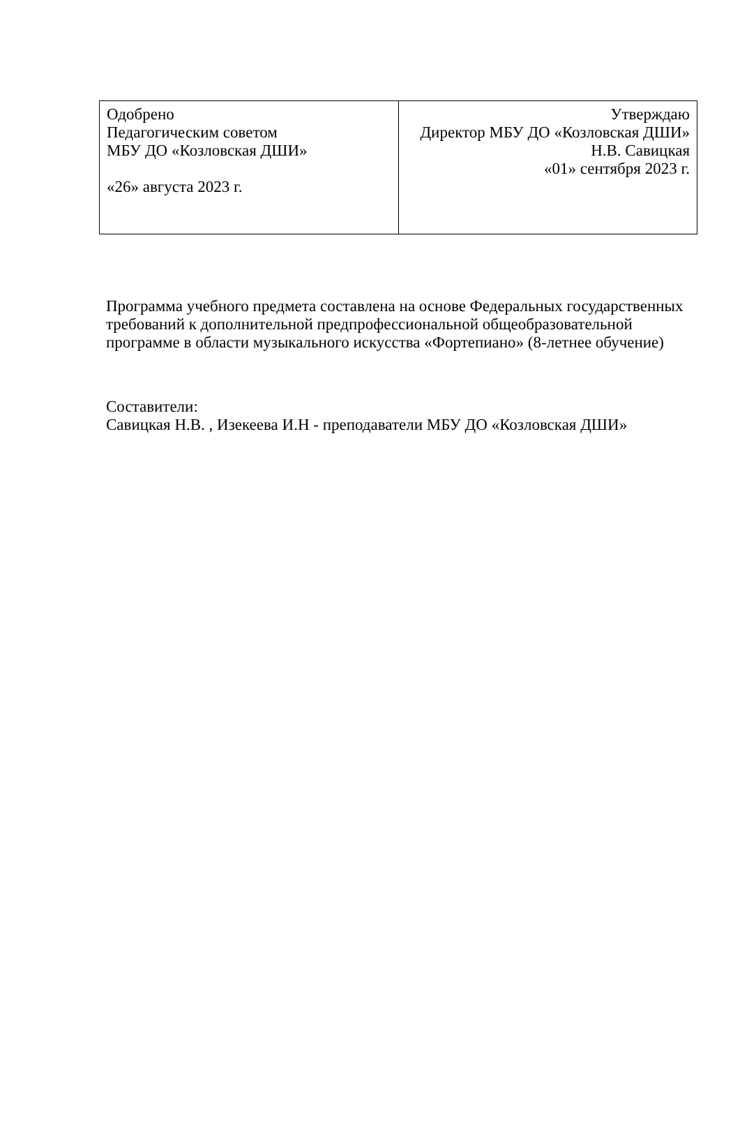| Одобрено Педагогическим советом МБУ ДО «Козловская ДШИ» «26» августа 2023 г. | Утверждаю Директор МБУ ДО «Козловская ДШИ» Н.В. Савицкая «01» сентября 2023 г. |
Программа учебного предмета составлена на основе Федеральных государственных требований к дополнительной предпрофессиональной общеобразовательной программе в области музыкального искусства «Фортепиано» (8-летнее обучение)
Составители:
Савицкая Н.В. , Изекеева И.Н - преподаватели МБУ ДО «Козловская ДШИ»